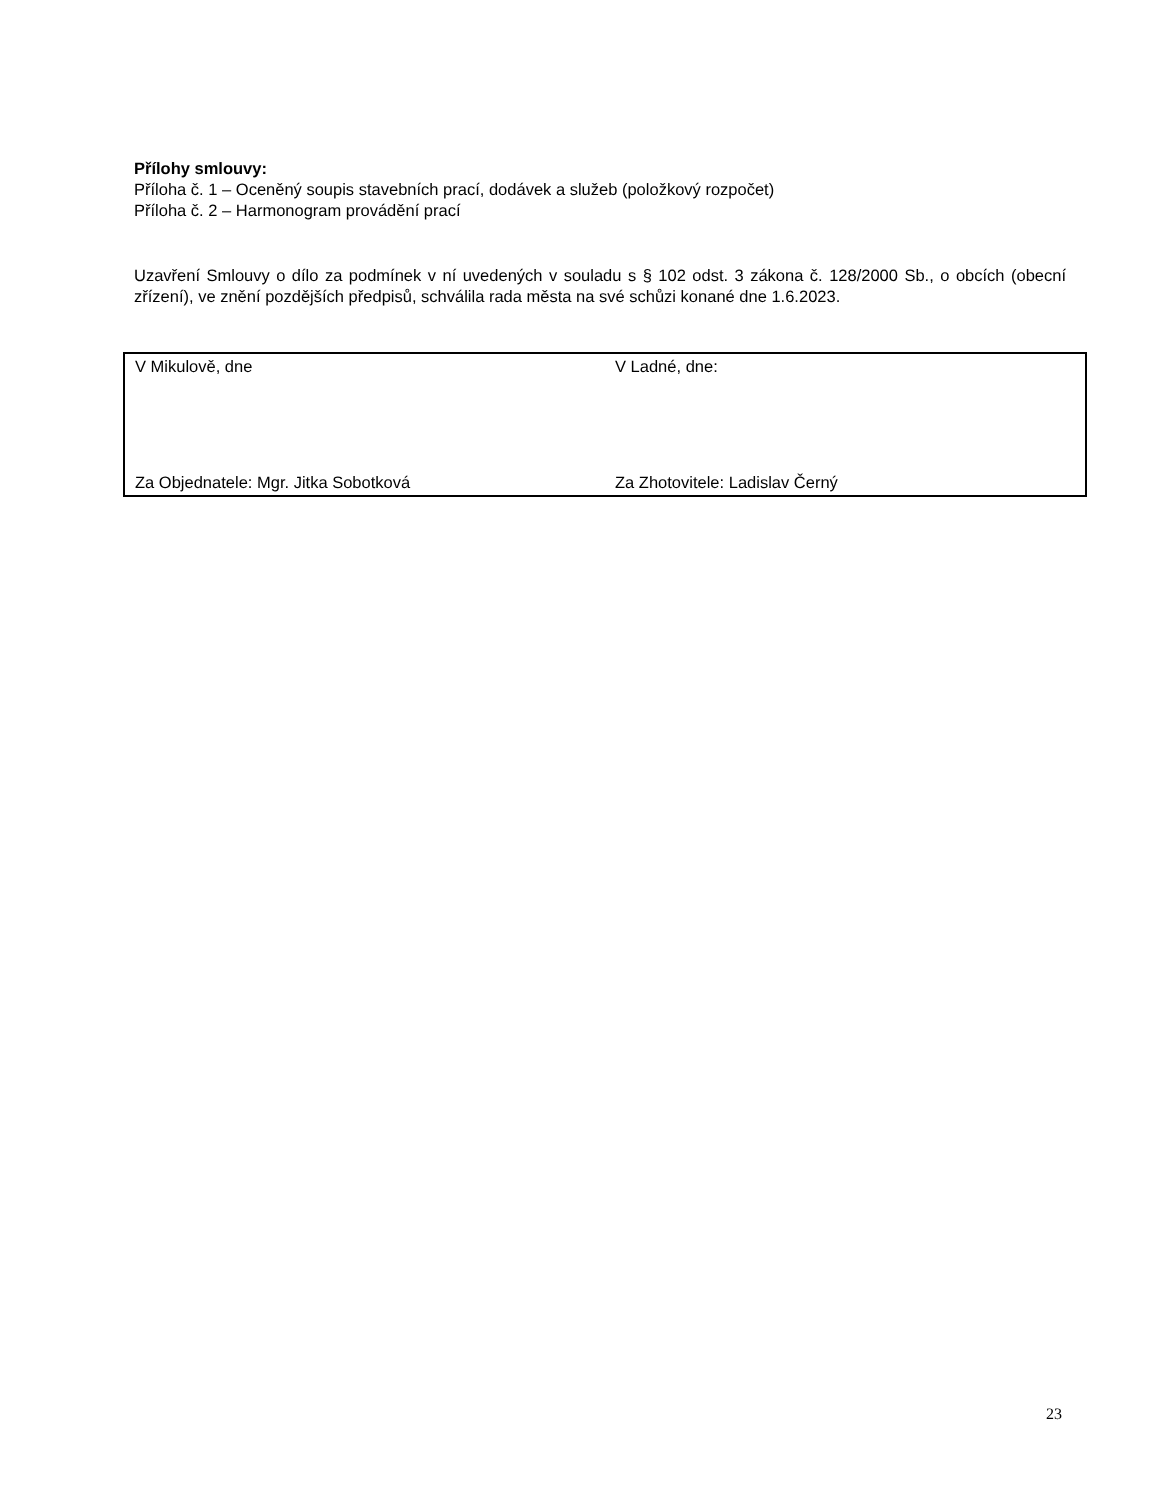Přílohy smlouvy:
Příloha č. 1 – Oceněný soupis stavebních prací, dodávek a služeb (položkový rozpočet)
Příloha č. 2 – Harmonogram provádění prací
Uzavření Smlouvy o dílo za podmínek v ní uvedených v souladu s § 102 odst. 3 zákona č. 128/2000 Sb., o obcích (obecní zřízení), ve znění pozdějších předpisů, schválila rada města na své schůzi konané dne 1.6.2023.
| V Mikulově, dne | V Ladné, dne: |
| Za Objednatele: Mgr. Jitka Sobotková | Za Zhotovitele: Ladislav Černý |
23